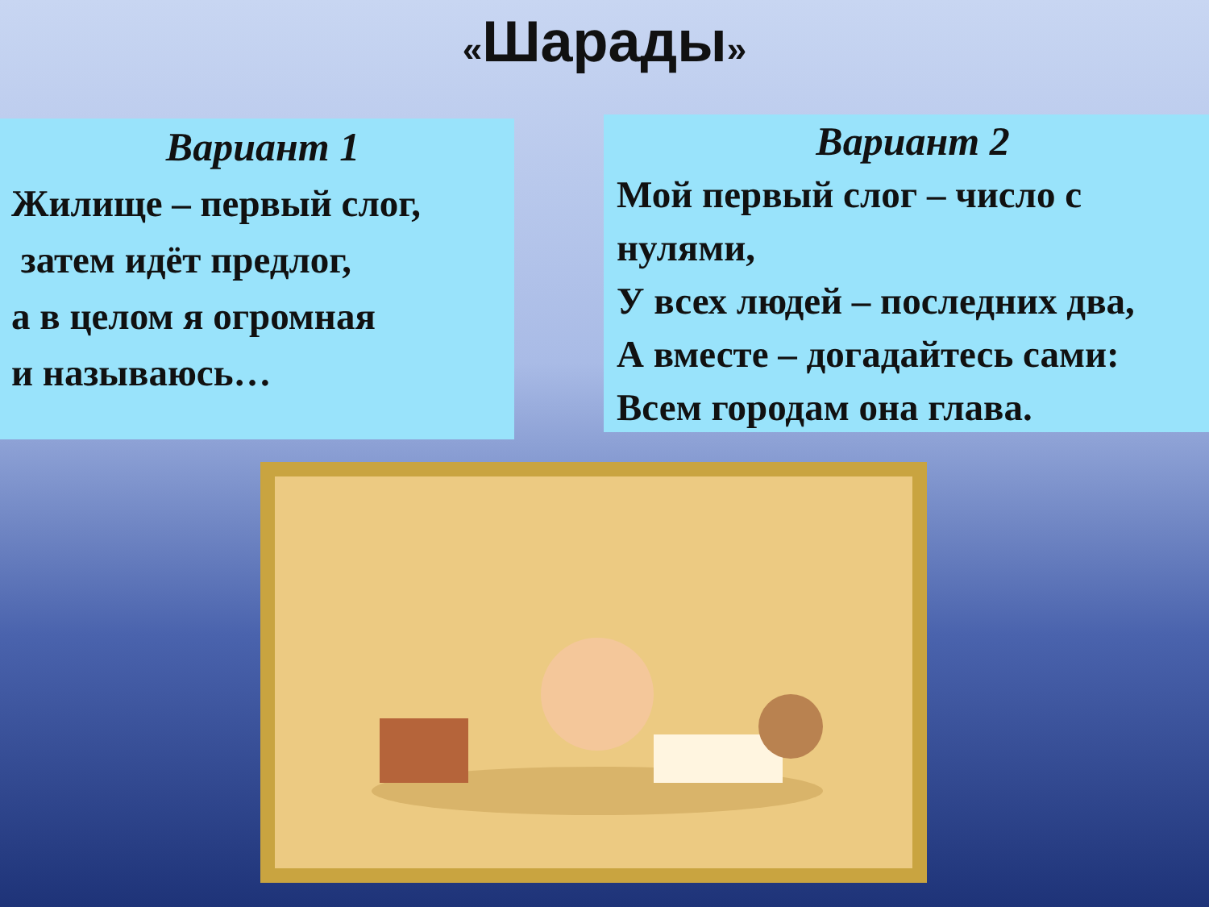«Шарады»
Вариант 1
Жилище – первый слог,
затем идёт предлог,
а в целом я огромная
и называюсь…
Вариант 2
Мой первый слог – число с нулями,
У всех людей – последних два,
А вместе – догадайтесь сами:
Всем городам она глава.